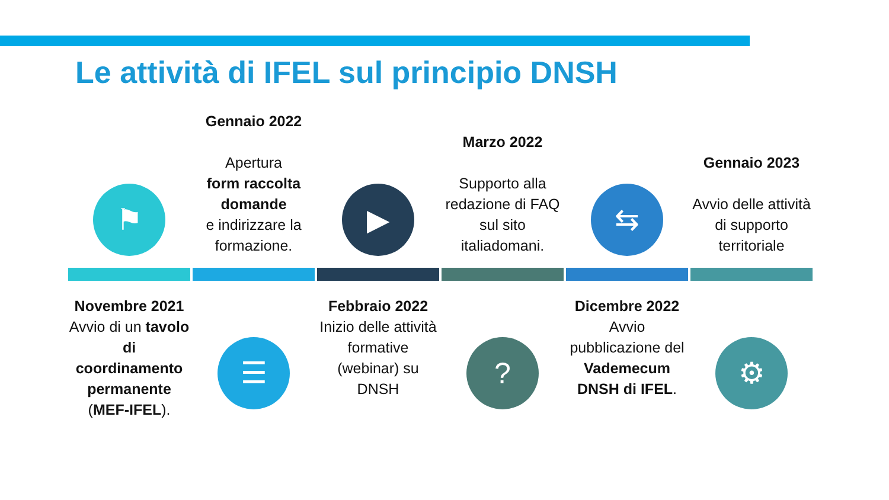Le attività di IFEL sul principio DNSH
⚑
Novembre 2021
Avvio di un tavolo di coordinamento permanente (MEF-IFEL).
Gennaio 2022
Apertura
form raccolta domande
e indirizzare la formazione.
☰
▶
Febbraio 2022
Inizio delle attività formative (webinar) su DNSH
Marzo 2022
Supporto alla redazione di FAQ sul sito italiadomani.
?
⇆
Dicembre 2022
Avvio pubblicazione del Vademecum DNSH di IFEL.
Gennaio 2023
Avvio delle attività di supporto territoriale
⚙